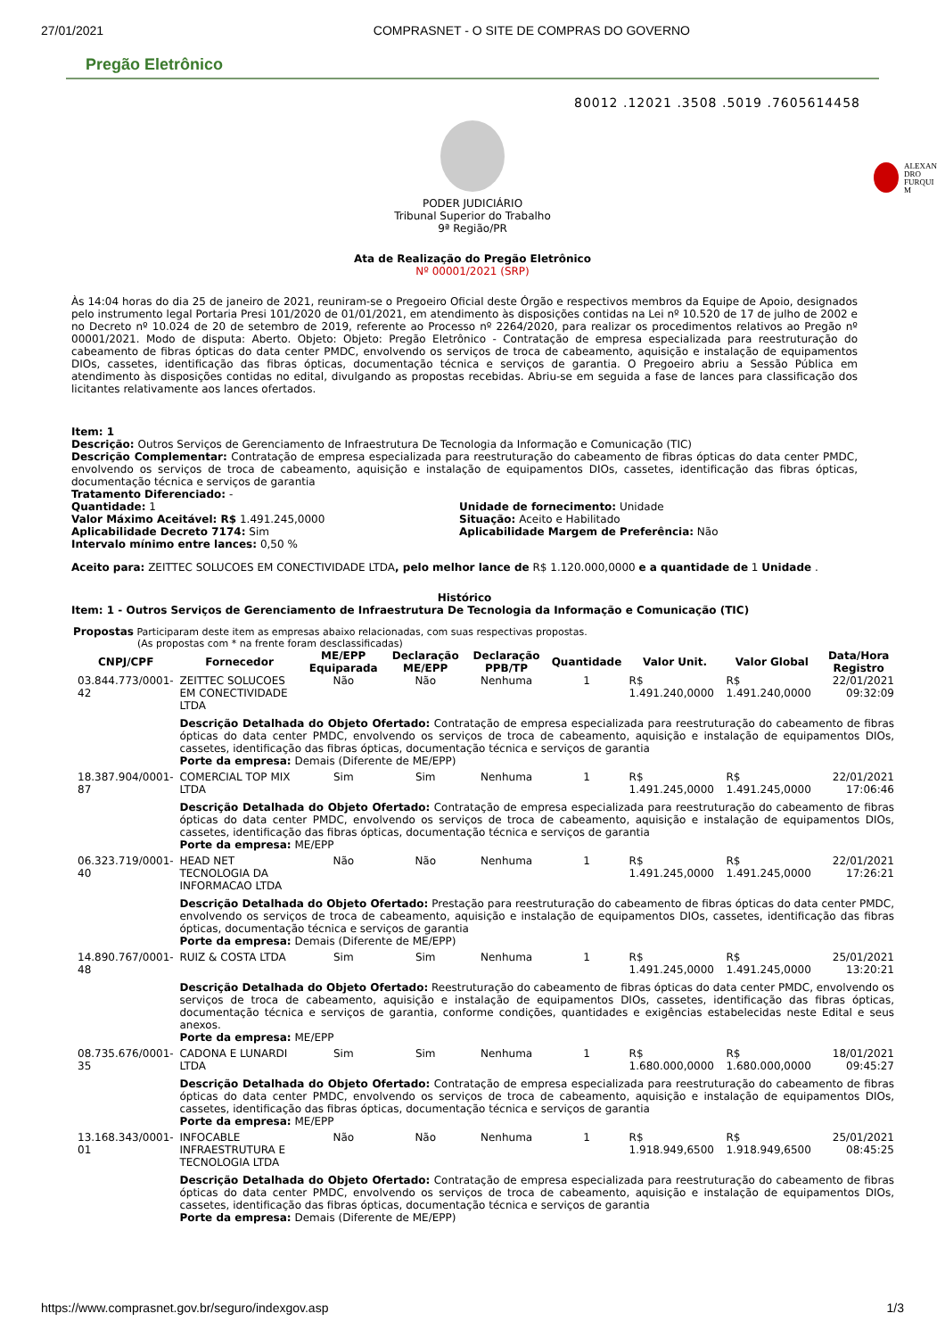27/01/2021 COMPRASNET - O SITE DE COMPRAS DO GOVERNO
Pregão Eletrônico
80012 .12021 .3508 .5019 .7605614458
ALEXAN
DRO
FURQUI
M
PODER JUDICIÁRIO
Tribunal Superior do Trabalho
9ª Região/PR
Ata de Realização do Pregão Eletrônico
Nº 00001/2021 (SRP)
Às 14:04 horas do dia 25 de janeiro de 2021, reuniram-se o Pregoeiro Oficial deste Órgão e respectivos membros da Equipe de Apoio, designados pelo instrumento legal Portaria Presi 101/2020 de 01/01/2021, em atendimento às disposições contidas na Lei nº 10.520 de 17 de julho de 2002 e no Decreto nº 10.024 de 20 de setembro de 2019, referente ao Processo nº 2264/2020, para realizar os procedimentos relativos ao Pregão nº 00001/2021. Modo de disputa: Aberto. Objeto: Objeto: Pregão Eletrônico - Contratação de empresa especializada para reestruturação do cabeamento de fibras ópticas do data center PMDC, envolvendo os serviços de troca de cabeamento, aquisição e instalação de equipamentos DIOs, cassetes, identificação das fibras ópticas, documentação técnica e serviços de garantia. O Pregoeiro abriu a Sessão Pública em atendimento às disposições contidas no edital, divulgando as propostas recebidas. Abriu-se em seguida a fase de lances para classificação dos licitantes relativamente aos lances ofertados.
Item: 1
Descrição: Outros Serviços de Gerenciamento de Infraestrutura De Tecnologia da Informação e Comunicação (TIC)
Descrição Complementar: Contratação de empresa especializada para reestruturação do cabeamento de fibras ópticas do data center PMDC, envolvendo os serviços de troca de cabeamento, aquisição e instalação de equipamentos DIOs, cassetes, identificação das fibras ópticas, documentação técnica e serviços de garantia
Tratamento Diferenciado: -
Quantidade: 1
Valor Máximo Aceitável: R$ 1.491.245,0000
Aplicabilidade Decreto 7174: Sim
Intervalo mínimo entre lances: 0,50 %
Unidade de fornecimento: Unidade
Situação: Aceito e Habilitado
Aplicabilidade Margem de Preferência: Não
Aceito para: ZEITTEC SOLUCOES EM CONECTIVIDADE LTDA, pelo melhor lance de R$ 1.120.000,0000 e a quantidade de 1 Unidade .
Histórico
Item: 1 - Outros Serviços de Gerenciamento de Infraestrutura De Tecnologia da Informação e Comunicação (TIC)
Propostas Participaram deste item as empresas abaixo relacionadas, com suas respectivas propostas.
(As propostas com * na frente foram desclassificadas)
| CNPJ/CPF | Fornecedor | ME/EPP Equiparada | Declaração ME/EPP | Declaração PPB/TP | Quantidade | Valor Unit. | Valor Global | Data/Hora Registro |
| --- | --- | --- | --- | --- | --- | --- | --- | --- |
| 03.844.773/0001-42 | ZEITTEC SOLUCOES EM CONECTIVIDADE LTDA | Não | Não | Nenhuma | 1 | R$ 1.491.240,0000 | R$ 1.491.240,0000 | 22/01/2021 09:32:09 |
| | Descrição Detalhada do Objeto Ofertado: Contratação de empresa especializada para reestruturação do cabeamento de fibras ópticas do data center PMDC, envolvendo os serviços de troca de cabeamento, aquisição e instalação de equipamentos DIOs, cassetes, identificação das fibras ópticas, documentação técnica e serviços de garantia Porte da empresa: Demais (Diferente de ME/EPP) | | | | | | | |
| 18.387.904/0001-87 | COMERCIAL TOP MIX LTDA | Sim | Sim | Nenhuma | 1 | R$ 1.491.245,0000 | R$ 1.491.245,0000 | 22/01/2021 17:06:46 |
| | Descrição Detalhada do Objeto Ofertado: Contratação de empresa especializada para reestruturação do cabeamento de fibras ópticas do data center PMDC, envolvendo os serviços de troca de cabeamento, aquisição e instalação de equipamentos DIOs, cassetes, identificação das fibras ópticas, documentação técnica e serviços de garantia Porte da empresa: ME/EPP | | | | | | | |
| 06.323.719/0001-40 | HEAD NET TECNOLOGIA DA INFORMACAO LTDA | Não | Não | Nenhuma | 1 | R$ 1.491.245,0000 | R$ 1.491.245,0000 | 22/01/2021 17:26:21 |
| | Descrição Detalhada do Objeto Ofertado: Prestação para reestruturação do cabeamento de fibras ópticas do data center PMDC, envolvendo os serviços de troca de cabeamento, aquisição e instalação de equipamentos DIOs, cassetes, identificação das fibras ópticas, documentação técnica e serviços de garantia Porte da empresa: Demais (Diferente de ME/EPP) | | | | | | | |
| 14.890.767/0001-48 | RUIZ & COSTA LTDA | Sim | Sim | Nenhuma | 1 | R$ 1.491.245,0000 | R$ 1.491.245,0000 | 25/01/2021 13:20:21 |
| | Descrição Detalhada do Objeto Ofertado: Reestruturação do cabeamento de fibras ópticas do data center PMDC, envolvendo os serviços de troca de cabeamento, aquisição e instalação de equipamentos DIOs, cassetes, identificação das fibras ópticas, documentação técnica e serviços de garantia, conforme condições, quantidades e exigências estabelecidas neste Edital e seus anexos. Porte da empresa: ME/EPP | | | | | | | |
| 08.735.676/0001-35 | CADONA E LUNARDI LTDA | Sim | Sim | Nenhuma | 1 | R$ 1.680.000,0000 | R$ 1.680.000,0000 | 18/01/2021 09:45:27 |
| | Descrição Detalhada do Objeto Ofertado: Contratação de empresa especializada para reestruturação do cabeamento de fibras ópticas do data center PMDC, envolvendo os serviços de troca de cabeamento, aquisição e instalação de equipamentos DIOs, cassetes, identificação das fibras ópticas, documentação técnica e serviços de garantia Porte da empresa: ME/EPP | | | | | | | |
| 13.168.343/0001-01 | INFOCABLE INFRAESTRUTURA E TECNOLOGIA LTDA | Não | Não | Nenhuma | 1 | R$ 1.918.949,6500 | R$ 1.918.949,6500 | 25/01/2021 08:45:25 |
| | Descrição Detalhada do Objeto Ofertado: Contratação de empresa especializada para reestruturação do cabeamento de fibras ópticas do data center PMDC, envolvendo os serviços de troca de cabeamento, aquisição e instalação de equipamentos DIOs, cassetes, identificação das fibras ópticas, documentação técnica e serviços de garantia Porte da empresa: Demais (Diferente de ME/EPP) | | | | | | | |
https://www.comprasnet.gov.br/seguro/indexgov.asp 1/3